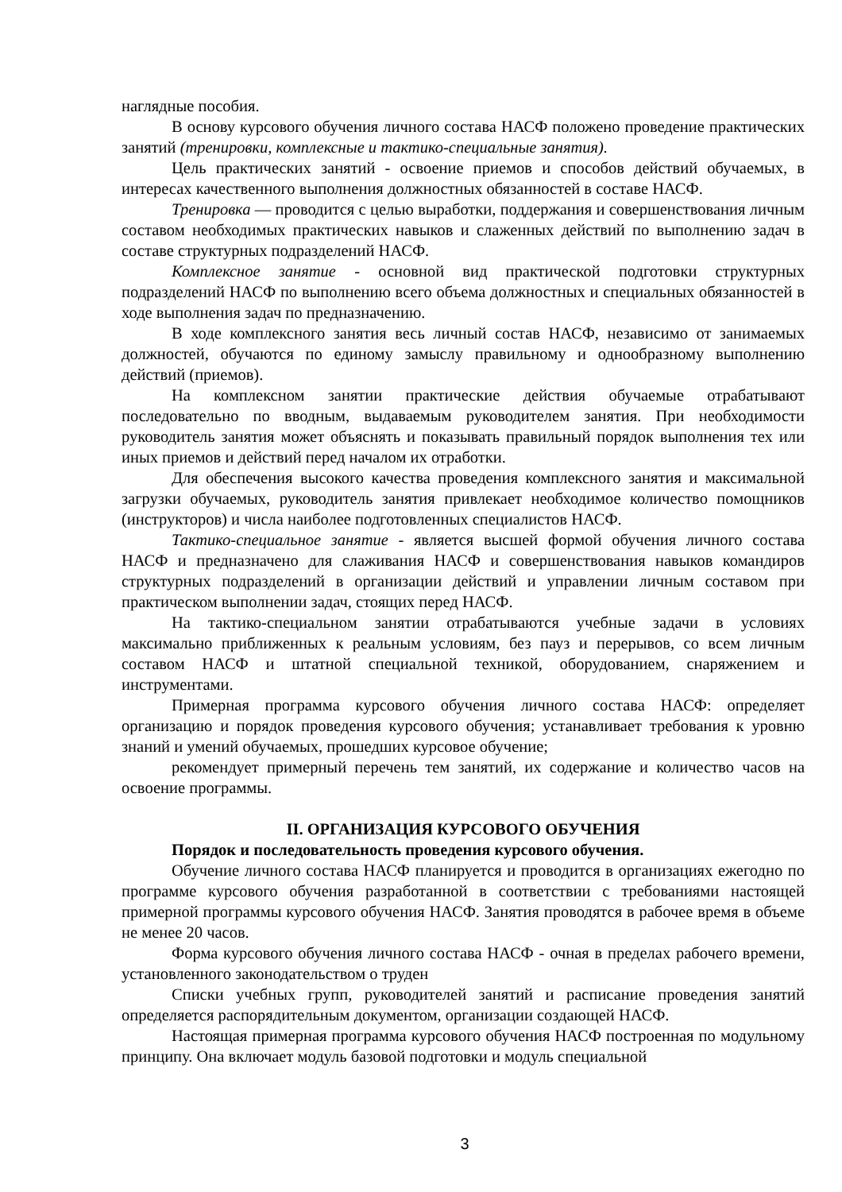наглядные пособия.
В основу курсового обучения личного состава НАСФ положено проведение практических занятий (тренировки, комплексные и тактико-специальные занятия).
Цель практических занятий - освоение приемов и способов действий обучаемых, в интересах качественного выполнения должностных обязанностей в составе НАСФ.
Тренировка — проводится с целью выработки, поддержания и совершенствования личным составом необходимых практических навыков и слаженных действий по выполнению задач в составе структурных подразделений НАСФ.
Комплексное занятие - основной вид практической подготовки структурных подразделений НАСФ по выполнению всего объема должностных и специальных обязанностей в ходе выполнения задач по предназначению.
В ходе комплексного занятия весь личный состав НАСФ, независимо от занимаемых должностей, обучаются по единому замыслу правильному и однообразному выполнению действий (приемов).
На комплексном занятии практические действия обучаемые отрабатывают последовательно по вводным, выдаваемым руководителем занятия. При необходимости руководитель занятия может объяснять и показывать правильный порядок выполнения тех или иных приемов и действий перед началом их отработки.
Для обеспечения высокого качества проведения комплексного занятия и максимальной загрузки обучаемых, руководитель занятия привлекает необходимое количество помощников (инструкторов) и числа наиболее подготовленных специалистов НАСФ.
Тактико-специальное занятие - является высшей формой обучения личного состава НАСФ и предназначено для слаживания НАСФ и совершенствования навыков командиров структурных подразделений в организации действий и управлении личным составом при практическом выполнении задач, стоящих перед НАСФ.
На тактико-специальном занятии отрабатываются учебные задачи в условиях максимально приближенных к реальным условиям, без пауз и перерывов, со всем личным составом НАСФ и штатной специальной техникой, оборудованием, снаряжением и инструментами.
Примерная программа курсового обучения личного состава НАСФ: определяет организацию и порядок проведения курсового обучения; устанавливает требования к уровню знаний и умений обучаемых, прошедших курсовое обучение;
рекомендует примерный перечень тем занятий, их содержание и количество часов на освоение программы.
II. ОРГАНИЗАЦИЯ КУРСОВОГО ОБУЧЕНИЯ
Порядок и последовательность проведения курсового обучения.
Обучение личного состава НАСФ планируется и проводится в организациях ежегодно по программе курсового обучения разработанной в соответствии с требованиями настоящей примерной программы курсового обучения НАСФ. Занятия проводятся в рабочее время в объеме не менее 20 часов.
Форма курсового обучения личного состава НАСФ - очная в пределах рабочего времени, установленного законодательством о труден
Списки учебных групп, руководителей занятий и расписание проведения занятий определяется распорядительным документом, организации создающей НАСФ.
Настоящая примерная программа курсового обучения НАСФ построенная по модульному принципу. Она включает модуль базовой подготовки и модуль специальной
3